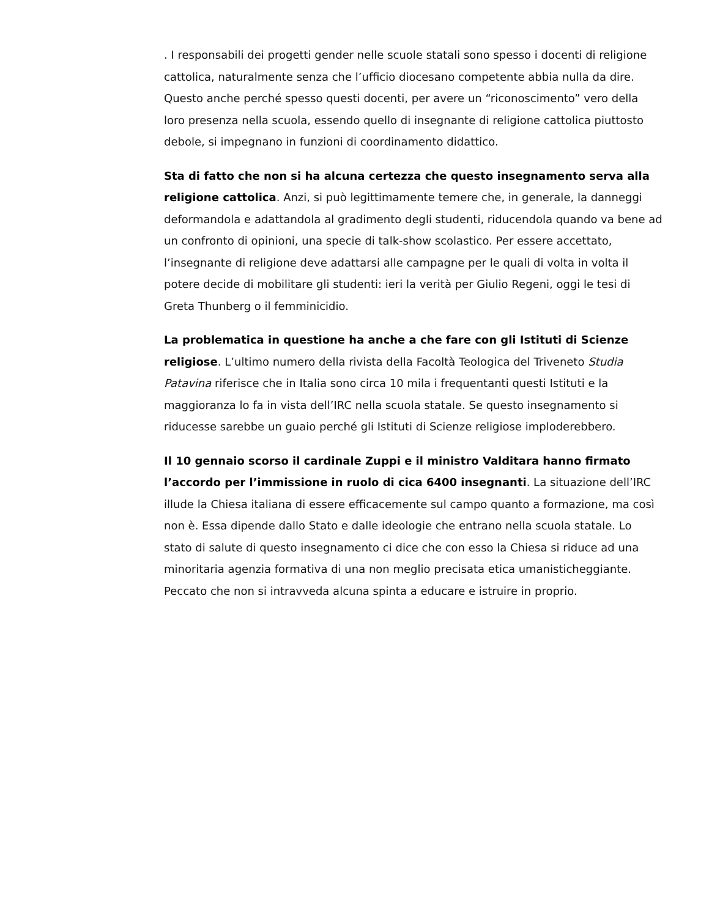. I responsabili dei progetti gender nelle scuole statali sono spesso i docenti di religione cattolica, naturalmente senza che l’ufficio diocesano competente abbia nulla da dire. Questo anche perché spesso questi docenti, per avere un “riconoscimento” vero della loro presenza nella scuola, essendo quello di insegnante di religione cattolica piuttosto debole, si impegnano in funzioni di coordinamento didattico.
Sta di fatto che non si ha alcuna certezza che questo insegnamento serva alla religione cattolica. Anzi, si può legittimamente temere che, in generale, la danneggi deformandola e adattandola al gradimento degli studenti, riducendola quando va bene ad un confronto di opinioni, una specie di talk-show scolastico. Per essere accettato, l’insegnante di religione deve adattarsi alle campagne per le quali di volta in volta il potere decide di mobilitare gli studenti: ieri la verità per Giulio Regeni, oggi le tesi di Greta Thunberg o il femminicidio.
La problematica in questione ha anche a che fare con gli Istituti di Scienze religiose. L’ultimo numero della rivista della Facoltà Teologica del Triveneto Studia Patavina riferisce che in Italia sono circa 10 mila i frequentanti questi Istituti e la maggioranza lo fa in vista dell’IRC nella scuola statale. Se questo insegnamento si riducesse sarebbe un guaio perché gli Istituti di Scienze religiose imploderebbero.
Il 10 gennaio scorso il cardinale Zuppi e il ministro Valditara hanno firmato l’accordo per l’immissione in ruolo di cica 6400 insegnanti. La situazione dell’IRC illude la Chiesa italiana di essere efficacemente sul campo quanto a formazione, ma così non è. Essa dipende dallo Stato e dalle ideologie che entrano nella scuola statale. Lo stato di salute di questo insegnamento ci dice che con esso la Chiesa si riduce ad una minoritaria agenzia formativa di una non meglio precisata etica umanisticheggiante. Peccato che non si intravveda alcuna spinta a educare e istruire in proprio.